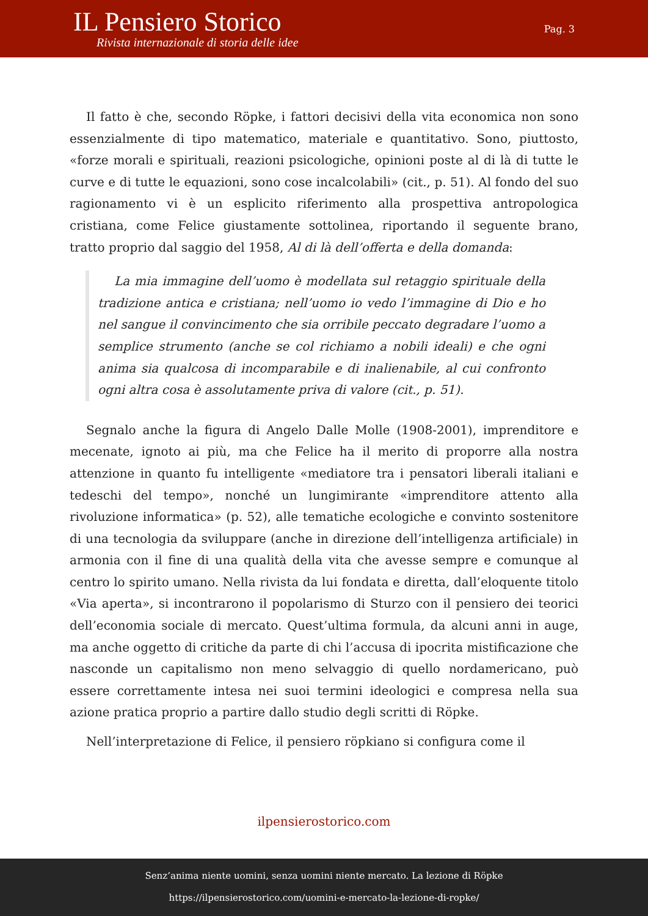IL Pensiero Storico
Rivista internazionale di storia delle idee
Pag. 3
Il fatto è che, secondo Röpke, i fattori decisivi della vita economica non sono essenzialmente di tipo matematico, materiale e quantitativo. Sono, piuttosto, «forze morali e spirituali, reazioni psicologiche, opinioni poste al di là di tutte le curve e di tutte le equazioni, sono cose incalcolabili» (cit., p. 51). Al fondo del suo ragionamento vi è un esplicito riferimento alla prospettiva antropologica cristiana, come Felice giustamente sottolinea, riportando il seguente brano, tratto proprio dal saggio del 1958, Al di là dell’offerta e della domanda:
La mia immagine dell’uomo è modellata sul retaggio spirituale della tradizione antica e cristiana; nell’uomo io vedo l’immagine di Dio e ho nel sangue il convincimento che sia orribile peccato degradare l’uomo a semplice strumento (anche se col richiamo a nobili ideali) e che ogni anima sia qualcosa di incomparabile e di inalienabile, al cui confronto ogni altra cosa è assolutamente priva di valore (cit., p. 51).
Segnalo anche la figura di Angelo Dalle Molle (1908-2001), imprenditore e mecenate, ignoto ai più, ma che Felice ha il merito di proporre alla nostra attenzione in quanto fu intelligente «mediatore tra i pensatori liberali italiani e tedeschi del tempo», nonché un lungimirante «imprenditore attento alla rivoluzione informatica» (p. 52), alle tematiche ecologiche e convinto sostenitore di una tecnologia da sviluppare (anche in direzione dell’intelligenza artificiale) in armonia con il fine di una qualità della vita che avesse sempre e comunque al centro lo spirito umano. Nella rivista da lui fondata e diretta, dall’eloquente titolo «Via aperta», si incontrarono il popolarismo di Sturzo con il pensiero dei teorici dell’economia sociale di mercato. Quest’ultima formula, da alcuni anni in auge, ma anche oggetto di critiche da parte di chi l’accusa di ipocrita mistificazione che nasconde un capitalismo non meno selvaggio di quello nordamericano, può essere correttamente intesa nei suoi termini ideologici e compresa nella sua azione pratica proprio a partire dallo studio degli scritti di Röpke.
Nell’interpretazione di Felice, il pensiero röpkiano si configura come il
ilpensierostorico.com
Senz’anima niente uomini, senza uomini niente mercato. La lezione di Röpke
https://ilpensierostorico.com/uomini-e-mercato-la-lezione-di-ropke/